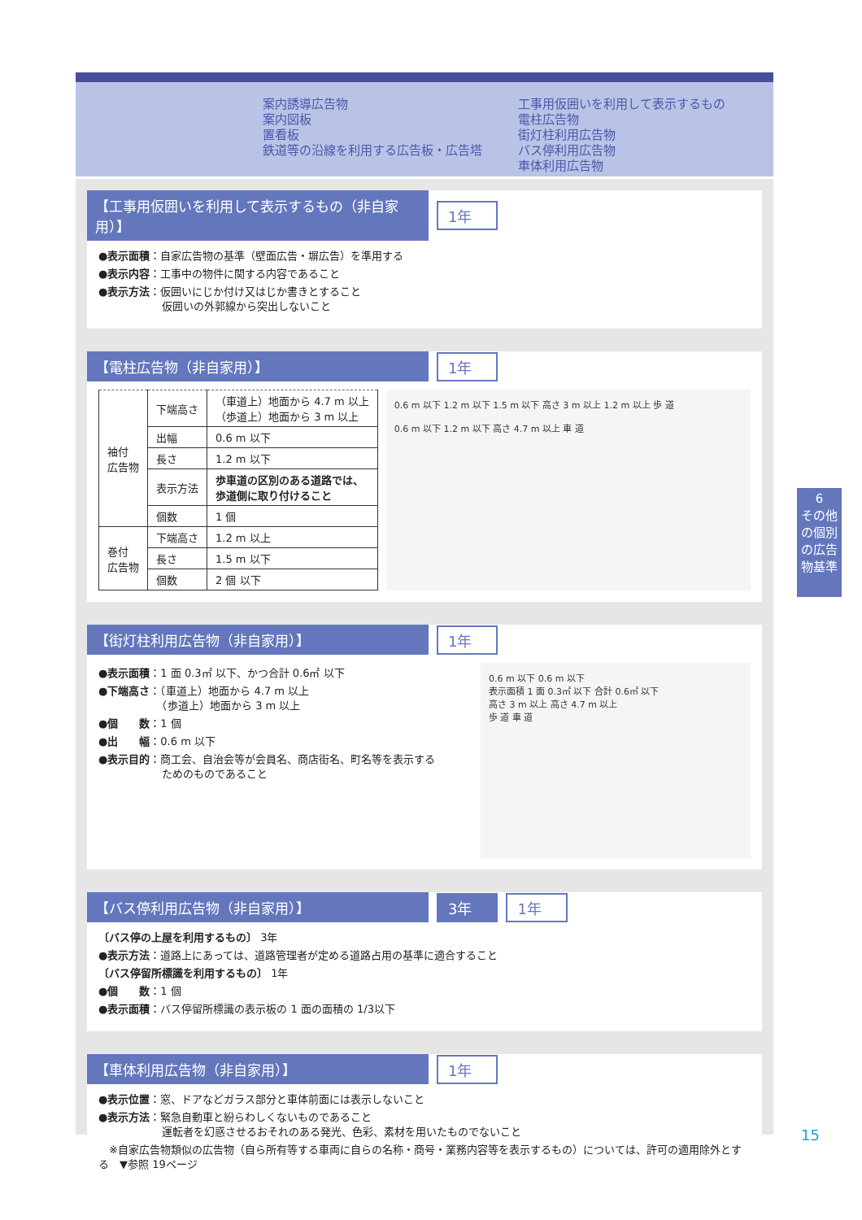案内誘導広告物
案内図板
置看板
鉄道等の沿線を利用する広告板・広告塔
工事用仮囲いを利用して表示するもの
電柱広告物
街灯柱利用広告物
バス停利用広告物
車体利用広告物
【工事用仮囲いを利用して表示するもの（非自家用）】
1年
●表示面積：自家広告物の基準（壁面広告・塀広告）を準用する
●表示内容：工事中の物件に関する内容であること
●表示方法：仮囲いにじか付け又はじか書きとすること
　　　　　　仮囲いの外郭線から突出しないこと
【電柱広告物（非自家用）】
1年
| 袖付 広告物 | 下端高さ | （車道上）地面から 4.7 m 以上 （歩道上）地面から 3 m 以上 |
| | 出幅 | 0.6 m 以下 |
| | 長さ | 1.2 m 以下 |
| | 表示方法 | 歩車道の区別のある道路では、 歩道側に取り付けること |
| | 個数 | 1 個 |
| 巻付 広告物 | 下端高さ | 1.2 m 以上 |
| | 長さ | 1.5 m 以下 |
| | 個数 | 2 個 以下 |
0.6 m 以下 1.2 m 以下 1.5 m 以下 高さ 3 m 以上 1.2 m 以上 歩 道
0.6 m 以下 1.2 m 以下 高さ 4.7 m 以上 車 道
【街灯柱利用広告物（非自家用）】
1年
●表示面積：1 面 0.3㎡ 以下、かつ合計 0.6㎡ 以下
●下端高さ：（車道上）地面から 4.7 m 以上
　　　　　　（歩道上）地面から 3 m 以上
●個　　数：1 個
●出　　幅：0.6 m 以下
●表示目的：商工会、自治会等が会員名、商店街名、町名等を表示する
　　　　　　ためのものであること
0.6 m 以下 0.6 m 以下
表示面積 1 面 0.3㎡ 以下 合計 0.6㎡ 以下
高さ 3 m 以上 高さ 4.7 m 以上
歩 道 車 道
【バス停利用広告物（非自家用）】
3年 1年
〔バス停の上屋を利用するもの〕 3年
●表示方法：道路上にあっては、道路管理者が定める道路占用の基準に適合すること
〔バス停留所標識を利用するもの〕 1年
●個　　数：1 個
●表示面積：バス停留所標識の表示板の 1 面の面積の 1/3以下
【車体利用広告物（非自家用）】
1年
●表示位置：窓、ドアなどガラス部分と車体前面には表示しないこと
●表示方法：緊急自動車と紛らわしくないものであること
　　　　　　運転者を幻惑させるおそれのある発光、色彩、素材を用いたものでないこと
　※自家広告物類似の広告物（自ら所有等する車両に自らの名称・商号・業務内容等を表示するもの）については、許可の適用除外とする　▼参照 19ページ
6
その他の個別の広告物基準
15